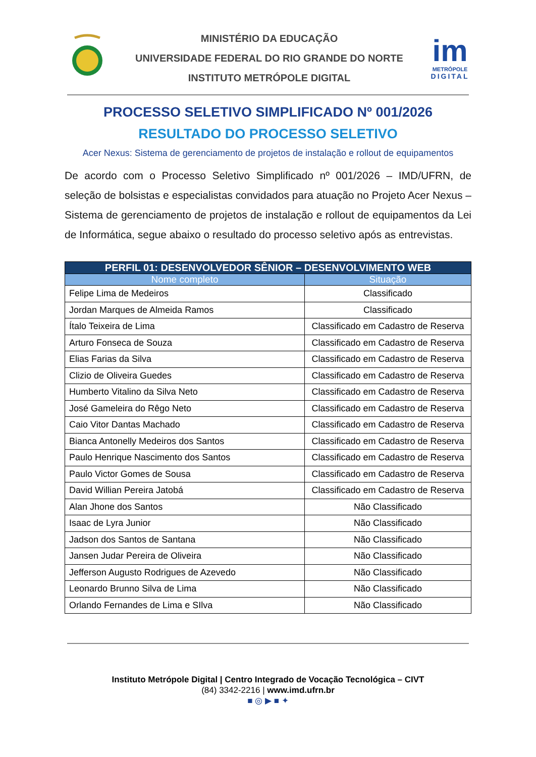MINISTÉRIO DA EDUCAÇÃO
UNIVERSIDADE FEDERAL DO RIO GRANDE DO NORTE
INSTITUTO METRÓPOLE DIGITAL
im
METRÓPOLE
DIGITAL
PROCESSO SELETIVO SIMPLIFICADO Nº 001/2026
RESULTADO DO PROCESSO SELETIVO
Acer Nexus: Sistema de gerenciamento de projetos de instalação e rollout de equipamentos
De acordo com o Processo Seletivo Simplificado nº 001/2026 – IMD/UFRN, de seleção de bolsistas e especialistas convidados para atuação no Projeto Acer Nexus – Sistema de gerenciamento de projetos de instalação e rollout de equipamentos da Lei de Informática, segue abaixo o resultado do processo seletivo após as entrevistas.
| PERFIL 01: DESENVOLVEDOR SÊNIOR – DESENVOLVIMENTO WEB | |
| --- | --- |
| Nome completo | Situação |
| Felipe Lima de Medeiros | Classificado |
| Jordan Marques de Almeida Ramos | Classificado |
| Ítalo Teixeira de Lima | Classificado em Cadastro de Reserva |
| Arturo Fonseca de Souza | Classificado em Cadastro de Reserva |
| Elias Farias da Silva | Classificado em Cadastro de Reserva |
| Clizio de Oliveira Guedes | Classificado em Cadastro de Reserva |
| Humberto Vitalino da Silva Neto | Classificado em Cadastro de Reserva |
| José Gameleira do Rêgo Neto | Classificado em Cadastro de Reserva |
| Caio Vitor Dantas Machado | Classificado em Cadastro de Reserva |
| Bianca Antonelly Medeiros dos Santos | Classificado em Cadastro de Reserva |
| Paulo Henrique Nascimento dos Santos | Classificado em Cadastro de Reserva |
| Paulo Victor Gomes de Sousa | Classificado em Cadastro de Reserva |
| David Willian Pereira Jatobá | Classificado em Cadastro de Reserva |
| Alan Jhone dos Santos | Não Classificado |
| Isaac de Lyra Junior | Não Classificado |
| Jadson dos Santos de Santana | Não Classificado |
| Jansen Judar Pereira de Oliveira | Não Classificado |
| Jefferson Augusto Rodrigues de Azevedo | Não Classificado |
| Leonardo Brunno Silva de Lima | Não Classificado |
| Orlando Fernandes de Lima e SIlva | Não Classificado |
Instituto Metrópole Digital | Centro Integrado de Vocação Tecnológica – CIVT
(84) 3342-2216 | www.imd.ufrn.br
■ ◎ ▶ ■ ✦